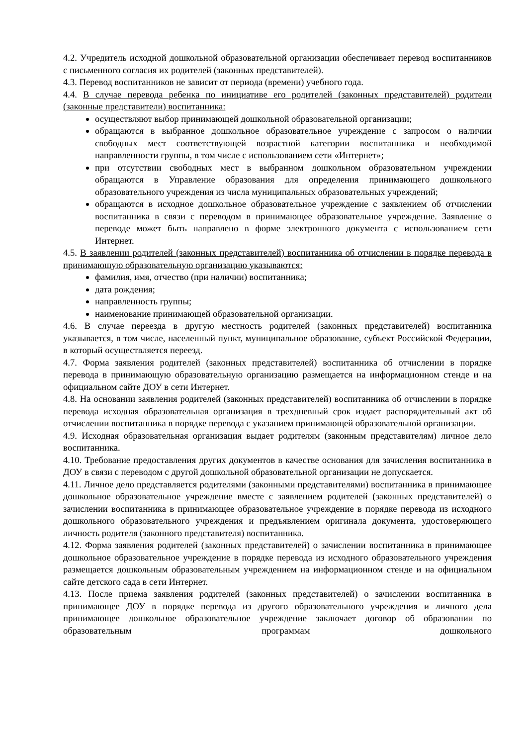4.2. Учредитель исходной дошкольной образовательной организации обеспечивает перевод воспитанников с письменного согласия их родителей (законных представителей).
4.3. Перевод воспитанников не зависит от периода (времени) учебного года.
4.4. В случае перевода ребенка по инициативе его родителей (законных представителей) родители (законные представители) воспитанника:
осуществляют выбор принимающей дошкольной образовательной организации;
обращаются в выбранное дошкольное образовательное учреждение с запросом о наличии свободных мест соответствующей возрастной категории воспитанника и необходимой направленности группы, в том числе с использованием сети «Интернет»;
при отсутствии свободных мест в выбранном дошкольном образовательном учреждении обращаются в Управление образования для определения принимающего дошкольного образовательного учреждения из числа муниципальных образовательных учреждений;
обращаются в исходное дошкольное образовательное учреждение с заявлением об отчислении воспитанника в связи с переводом в принимающее образовательное учреждение. Заявление о переводе может быть направлено в форме электронного документа с использованием сети Интернет.
4.5. В заявлении родителей (законных представителей) воспитанника об отчислении в порядке перевода в принимающую образовательную организацию указываются:
фамилия, имя, отчество (при наличии) воспитанника;
дата рождения;
направленность группы;
наименование принимающей образовательной организации.
4.6. В случае переезда в другую местность родителей (законных представителей) воспитанника указывается, в том числе, населенный пункт, муниципальное образование, субъект Российской Федерации, в который осуществляется переезд.
4.7. Форма заявления родителей (законных представителей) воспитанника об отчислении в порядке перевода в принимающую образовательную организацию размещается на информационном стенде и на официальном сайте ДОУ в сети Интернет.
4.8. На основании заявления родителей (законных представителей) воспитанника об отчислении в порядке перевода исходная образовательная организация в трехдневный срок издает распорядительный акт об отчислении воспитанника в порядке перевода с указанием принимающей образовательной организации.
4.9. Исходная образовательная организация выдает родителям (законным представителям) личное дело воспитанника.
4.10. Требование предоставления других документов в качестве основания для зачисления воспитанника в ДОУ в связи с переводом с другой дошкольной образовательной организации не допускается.
4.11. Личное дело представляется родителями (законными представителями) воспитанника в принимающее дошкольное образовательное учреждение вместе с заявлением родителей (законных представителей) о зачислении воспитанника в принимающее образовательное учреждение в порядке перевода из исходного дошкольного образовательного учреждения и предъявлением оригинала документа, удостоверяющего личность родителя (законного представителя) воспитанника.
4.12. Форма заявления родителей (законных представителей) о зачислении воспитанника в принимающее дошкольное образовательное учреждение в порядке перевода из исходного образовательного учреждения размещается дошкольным образовательным учреждением на информационном стенде и на официальном сайте детского сада в сети Интернет.
4.13. После приема заявления родителей (законных представителей) о зачислении воспитанника в принимающее ДОУ в порядке перевода из другого образовательного учреждения и личного дела принимающее дошкольное образовательное учреждение заключает договор об образовании по образовательным программам дошкольного